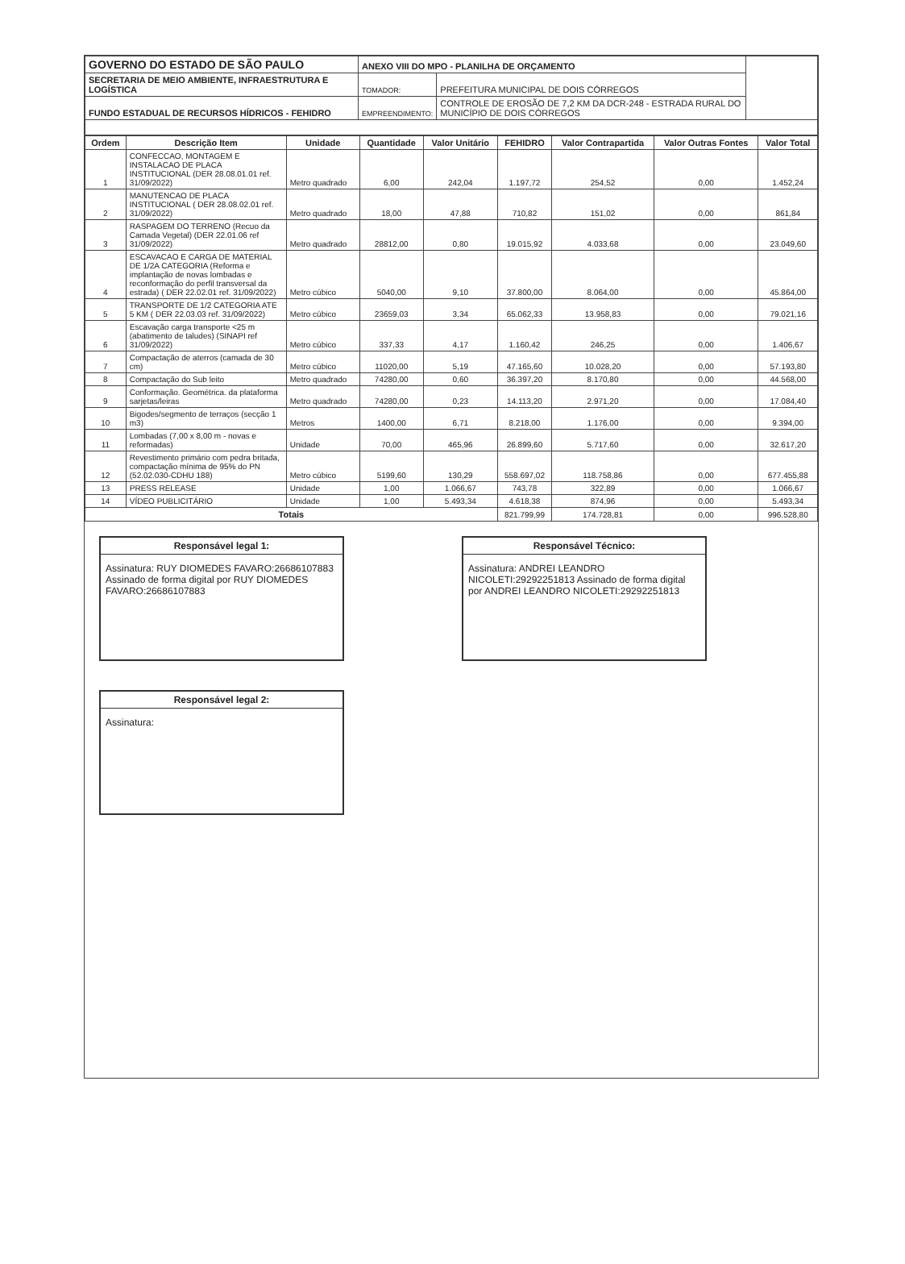| GOVERNO DO ESTADO DE SÃO PAULO | ANEXO VIII DO MPO - PLANILHA DE ORÇAMENTO | | |
| SECRETARIA DE MEIO AMBIENTE, INFRAESTRUTURA E LOGÍSTICA | TOMADOR: | PREFEITURA MUNICIPAL DE DOIS CÓRREGOS | |
| FUNDO ESTADUAL DE RECURSOS HÍDRICOS - FEHIDRO | EMPREENDIMENTO: | CONTROLE DE EROSÃO DE 7,2 KM DA DCR-248 - ESTRADA RURAL DO MUNICÍPIO DE DOIS CÓRREGOS | |
| Ordem | Descrição Item | Unidade | Quantidade | Valor Unitário | FEHIDRO | Valor Contrapartida | Valor Outras Fontes | Valor Total |
| --- | --- | --- | --- | --- | --- | --- | --- | --- |
| 1 | CONFECCAO, MONTAGEM E INSTALACAO DE PLACA INSTITUCIONAL (DER 28.08.01.01 ref. 31/09/2022) | Metro quadrado | 6,00 | 242,04 | 1.197,72 | 254,52 | 0,00 | 1.452,24 |
| 2 | MANUTENCAO DE PLACA INSTITUCIONAL ( DER 28.08.02.01 ref. 31/09/2022) | Metro quadrado | 18,00 | 47,88 | 710,82 | 151,02 | 0,00 | 861,84 |
| 3 | RASPAGEM DO TERRENO (Recuo da Camada Vegetal) (DER 22.01.06 ref 31/09/2022) | Metro quadrado | 28812,00 | 0,80 | 19.015,92 | 4.033,68 | 0,00 | 23.049,60 |
| 4 | ESCAVACAO E CARGA DE MATERIAL DE 1/2A CATEGORIA (Reforma e implantação de novas lombadas e reconformação do perfil transversal da estrada) ( DER 22.02.01 ref. 31/09/2022) | Metro cúbico | 5040,00 | 9,10 | 37.800,00 | 8.064,00 | 0,00 | 45.864,00 |
| 5 | TRANSPORTE DE 1/2 CATEGORIA ATE 5 KM ( DER 22.03.03 ref. 31/09/2022) | Metro cúbico | 23659,03 | 3,34 | 65.062,33 | 13.958,83 | 0,00 | 79.021,16 |
| 6 | Escavação carga transporte <25 m (abatimento de taludes) (SINAPI ref 31/09/2022) | Metro cúbico | 337,33 | 4,17 | 1.160,42 | 246,25 | 0,00 | 1.406,67 |
| 7 | Compactação de aterros (camada de 30 cm) | Metro cúbico | 11020,00 | 5,19 | 47.165,60 | 10.028,20 | 0,00 | 57.193,80 |
| 8 | Compactação do Sub leito | Metro quadrado | 74280,00 | 0,60 | 36.397,20 | 8.170,80 | 0,00 | 44.568,00 |
| 9 | Conformação. Geométrica. da plataforma sarjetas/leiras | Metro quadrado | 74280,00 | 0,23 | 14.113,20 | 2.971,20 | 0,00 | 17.084,40 |
| 10 | Bigodes/segmento de terraços (secção 1 m3) | Metros | 1400,00 | 6,71 | 8.218,00 | 1.176,00 | 0,00 | 9.394,00 |
| 11 | Lombadas (7,00 x 8,00 m - novas e reformadas) | Unidade | 70,00 | 465,96 | 26.899,60 | 5.717,60 | 0,00 | 32.617,20 |
| 12 | Revestimento primário com pedra britada, compactação mínima de 95% do PN (52.02.030-CDHU 188) | Metro cúbico | 5199,60 | 130,29 | 558.697,02 | 118.758,86 | 0,00 | 677.455,88 |
| 13 | PRESS RELEASE | Unidade | 1,00 | 1.066,67 | 743,78 | 322,89 | 0,00 | 1.066,67 |
| 14 | VÍDEO PUBLICITÁRIO | Unidade | 1,00 | 5.493,34 | 4.618,38 | 874,96 | 0,00 | 5.493,34 |
| Totais | | | | | 821.799,99 | 174.728,81 | 0,00 | 996.528,80 |
Responsável legal 1:
Assinatura: RUY DIOMEDES FAVARO:26686107883 Assinado de forma digital por RUY DIOMEDES FAVARO:26686107883
Responsável Técnico:
Assinatura: ANDREI LEANDRO NICOLETI:29292251813 Assinado de forma digital por ANDREI LEANDRO NICOLETI:29292251813
Responsável legal 2:
Assinatura: